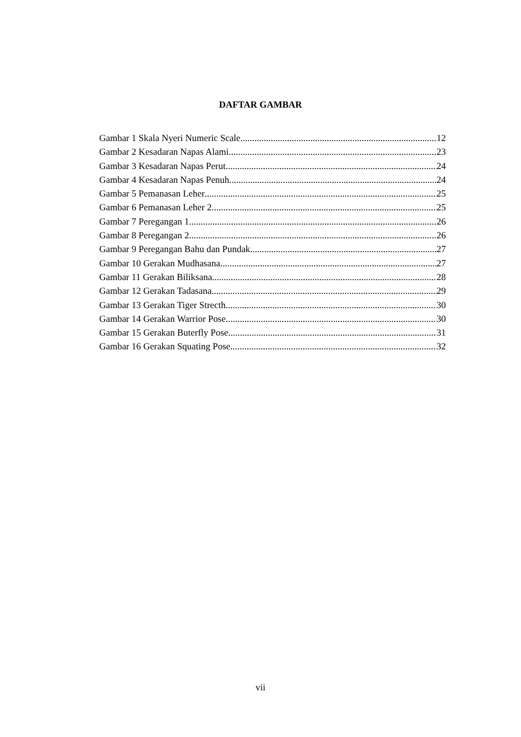DAFTAR GAMBAR
Gambar 1 Skala Nyeri Numeric Scale 12
Gambar 2 Kesadaran Napas Alami 23
Gambar 3 Kesadaran Napas Perut 24
Gambar 4 Kesadaran Napas Penuh 24
Gambar 5 Pemanasan Leher 25
Gambar 6 Pemanasan Leher 2 25
Gambar 7 Peregangan 1 26
Gambar 8 Peregangan 2 26
Gambar 9 Peregangan Bahu dan Pundak 27
Gambar 10 Gerakan Mudhasana 27
Gambar 11 Gerakan Biliksana 28
Gambar 12 Gerakan Tadasana 29
Gambar 13 Gerakan Tiger Strecth 30
Gambar 14 Gerakan Warrior Pose 30
Gambar 15 Gerakan Buterfly Pose 31
Gambar 16 Gerakan Squating Pose 32
vii